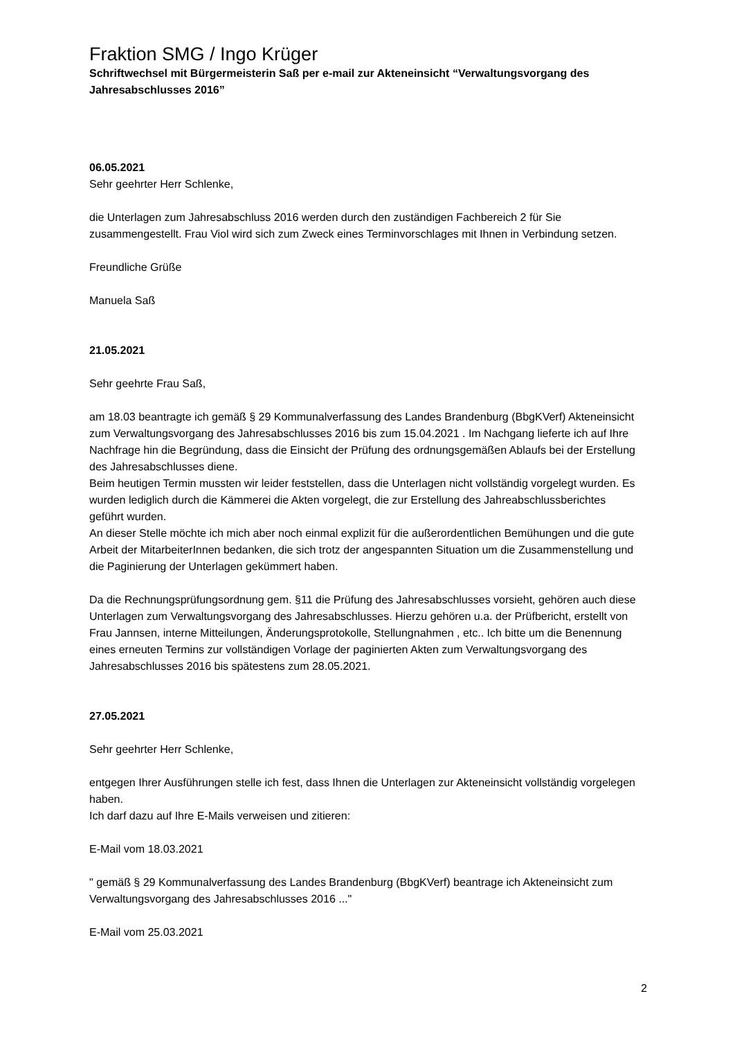Fraktion SMG / Ingo Krüger
Schriftwechsel mit Bürgermeisterin Saß per e-mail zur Akteneinsicht “Verwaltungsvorgang des Jahresabschlusses 2016”
06.05.2021
Sehr geehrter Herr Schlenke,
die Unterlagen zum Jahresabschluss 2016 werden durch den zuständigen Fachbereich 2 für Sie zusammengestellt. Frau Viol wird sich zum Zweck eines Terminvorschlages mit Ihnen in Verbindung setzen.
Freundliche Grüße
Manuela Saß
21.05.2021
Sehr geehrte Frau Saß,
am 18.03 beantragte ich gemäß § 29 Kommunalverfassung des Landes Brandenburg (BbgKVerf) Akteneinsicht zum Verwaltungsvorgang des Jahresabschlusses 2016 bis zum 15.04.2021 . Im Nachgang lieferte ich auf Ihre Nachfrage hin die Begründung, dass die Einsicht der Prüfung des ordnungsgemäßen Ablaufs bei der Erstellung des Jahresabschlusses diene.
Beim heutigen Termin mussten wir leider feststellen, dass die Unterlagen nicht vollständig vorgelegt wurden. Es wurden lediglich durch die Kämmerei die Akten vorgelegt, die zur Erstellung des Jahreabschlussberichtes geführt wurden.
An dieser Stelle möchte ich mich aber noch einmal explizit für die außerordentlichen Bemühungen und die gute Arbeit der MitarbeiterInnen bedanken, die sich trotz der angespannten Situation um die Zusammenstellung und die Paginierung der Unterlagen gekümmert haben.
Da die Rechnungsprüfungsordnung gem. §11 die Prüfung des Jahresabschlusses vorsieht, gehören auch diese Unterlagen zum Verwaltungsvorgang des Jahresabschlusses. Hierzu gehören u.a. der Prüfbericht, erstellt von Frau Jannsen, interne Mitteilungen, Änderungsprotokolle, Stellungnahmen , etc.. Ich bitte um die Benennung eines erneuten Termins zur vollständigen Vorlage der paginierten Akten zum Verwaltungsvorgang des Jahresabschlusses 2016 bis spätestens zum 28.05.2021.
27.05.2021
Sehr geehrter Herr Schlenke,
entgegen Ihrer Ausführungen stelle ich fest, dass Ihnen die Unterlagen zur Akteneinsicht vollständig vorgelegen haben.
Ich darf dazu auf Ihre E-Mails verweisen und zitieren:
E-Mail vom 18.03.2021
" gemäß § 29 Kommunalverfassung des Landes Brandenburg (BbgKVerf) beantrage ich Akteneinsicht zum Verwaltungsvorgang des Jahresabschlusses 2016 ..."
E-Mail vom 25.03.2021
2